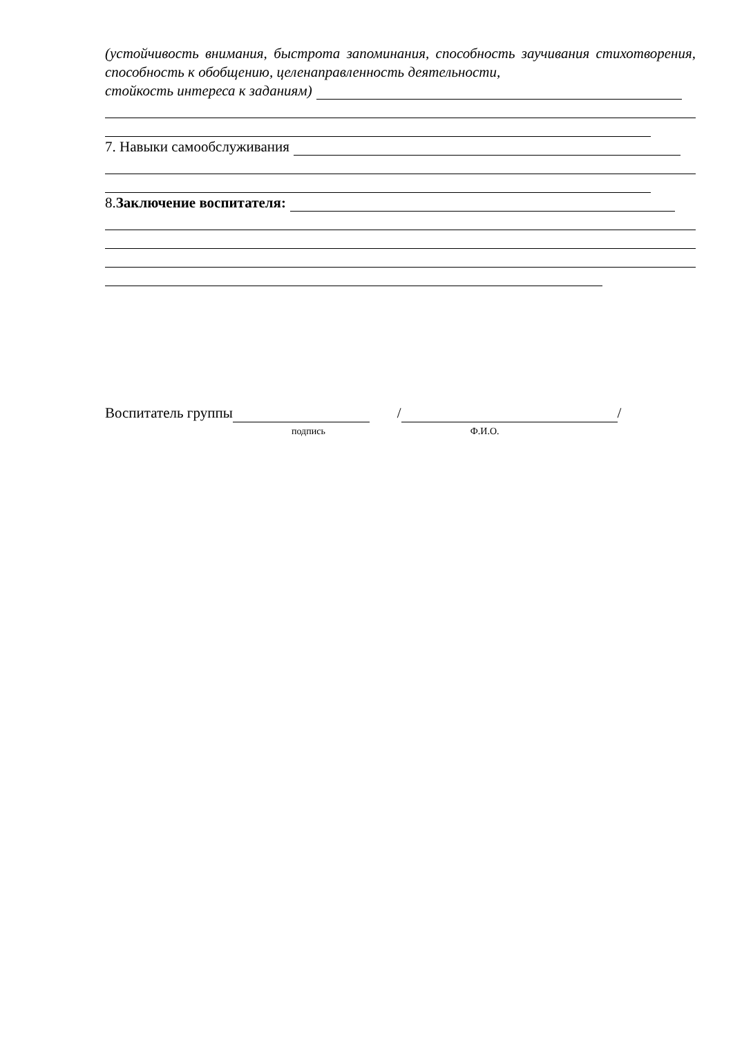(устойчивость внимания, быстрота запоминания, способность заучивания стихотворения, способность к обобщению, целенаправленность деятельности,
стойкость интереса к заданиям)
7. Навыки самообслуживания
8. Заключение воспитателя:
Воспитатель группы / /
подпись Ф.И.О.